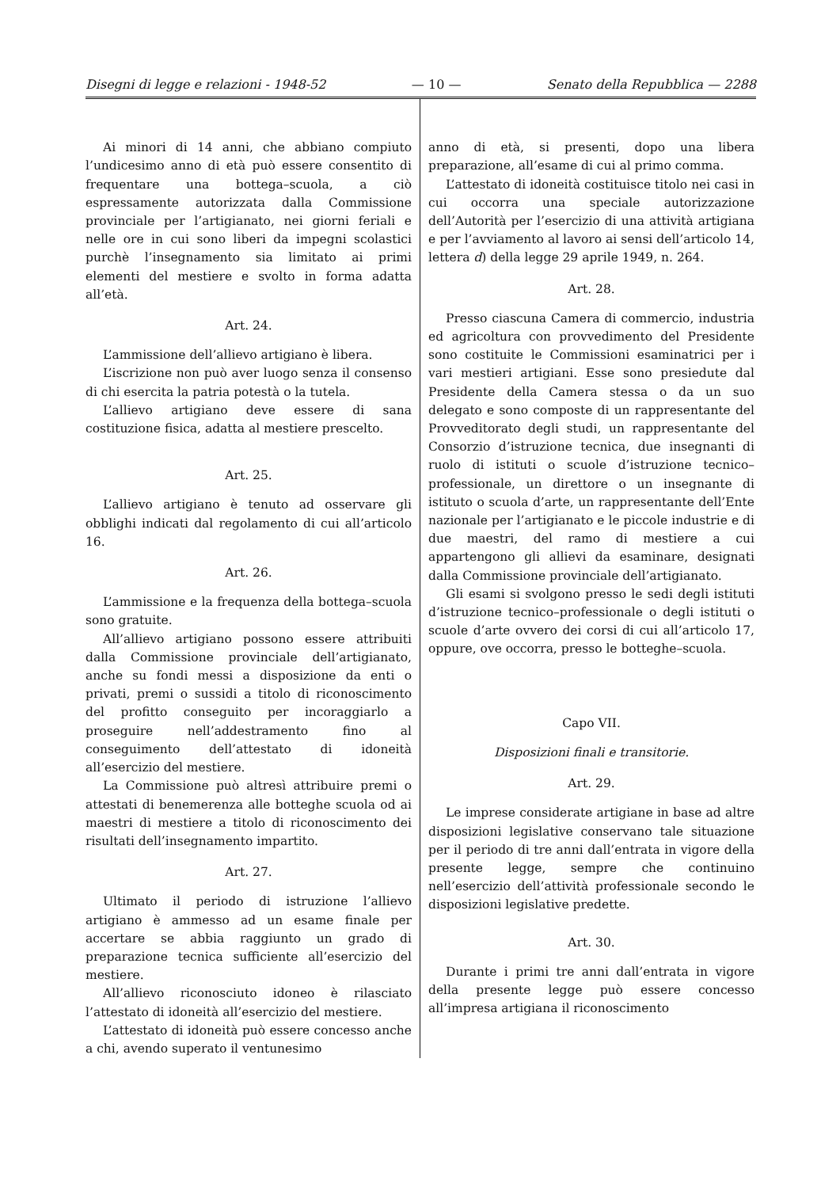Disegni di legge e relazioni - 1948-52 — 10 — Senato della Repubblica — 2288
Ai minori di 14 anni, che abbiano compiuto l’undicesimo anno di età può essere consentito di frequentare una bottega–scuola, a ciò espressamente autorizzata dalla Commissione provinciale per l’artigianato, nei giorni feriali e nelle ore in cui sono liberi da impegni scolastici purchè l’insegnamento sia limitato ai primi elementi del mestiere e svolto in forma adatta all’età.
Art. 24.
L’ammissione dell’allievo artigiano è libera.
L’iscrizione non può aver luogo senza il consenso di chi esercita la patria potestà o la tutela.
L’allievo artigiano deve essere di sana costituzione fisica, adatta al mestiere prescelto.
Art. 25.
L’allievo artigiano è tenuto ad osservare gli obblighi indicati dal regolamento di cui all’articolo 16.
Art. 26.
L’ammissione e la frequenza della bottega–scuola sono gratuite.
All’allievo artigiano possono essere attribuiti dalla Commissione provinciale dell’artigianato, anche su fondi messi a disposizione da enti o privati, premi o sussidi a titolo di riconoscimento del profitto conseguito per incoraggiarlo a proseguire nell’addestramento fino al conseguimento dell’attestato di idoneità all’esercizio del mestiere.
La Commissione può altresì attribuire premi o attestati di benemerenza alle botteghe scuola od ai maestri di mestiere a titolo di riconoscimento dei risultati dell’insegnamento impartito.
Art. 27.
Ultimato il periodo di istruzione l’allievo artigiano è ammesso ad un esame finale per accertare se abbia raggiunto un grado di preparazione tecnica sufficiente all’esercizio del mestiere.
All’allievo riconosciuto idoneo è rilasciato l’attestato di idoneità all’esercizio del mestiere.
L’attestato di idoneità può essere concesso anche a chi, avendo superato il ventunesimo
anno di età, si presenti, dopo una libera preparazione, all’esame di cui al primo comma.
L’attestato di idoneità costituisce titolo nei casi in cui occorra una speciale autorizzazione dell’Autorità per l’esercizio di una attività artigiana e per l’avviamento al lavoro ai sensi dell’articolo 14, lettera d) della legge 29 aprile 1949, n. 264.
Art. 28.
Presso ciascuna Camera di commercio, industria ed agricoltura con provvedimento del Presidente sono costituite le Commissioni esaminatrici per i vari mestieri artigiani. Esse sono presiedute dal Presidente della Camera stessa o da un suo delegato e sono composte di un rappresentante del Provveditorato degli studi, un rappresentante del Consorzio d’istruzione tecnica, due insegnanti di ruolo di istituti o scuole d’istruzione tecnico–professionale, un direttore o un insegnante di istituto o scuola d’arte, un rappresentante dell’Ente nazionale per l’artigianato e le piccole industrie e di due maestri, del ramo di mestiere a cui appartengono gli allievi da esaminare, designati dalla Commissione provinciale dell’artigianato.
Gli esami si svolgono presso le sedi degli istituti d’istruzione tecnico–professionale o degli istituti o scuole d’arte ovvero dei corsi di cui all’articolo 17, oppure, ove occorra, presso le botteghe–scuola.
Capo VII.
Disposizioni finali e transitorie.
Art. 29.
Le imprese considerate artigiane in base ad altre disposizioni legislative conservano tale situazione per il periodo di tre anni dall’entrata in vigore della presente legge, sempre che continuino nell’esercizio dell’attività professionale secondo le disposizioni legislative predette.
Art. 30.
Durante i primi tre anni dall’entrata in vigore della presente legge può essere concesso all’impresa artigiana il riconoscimento